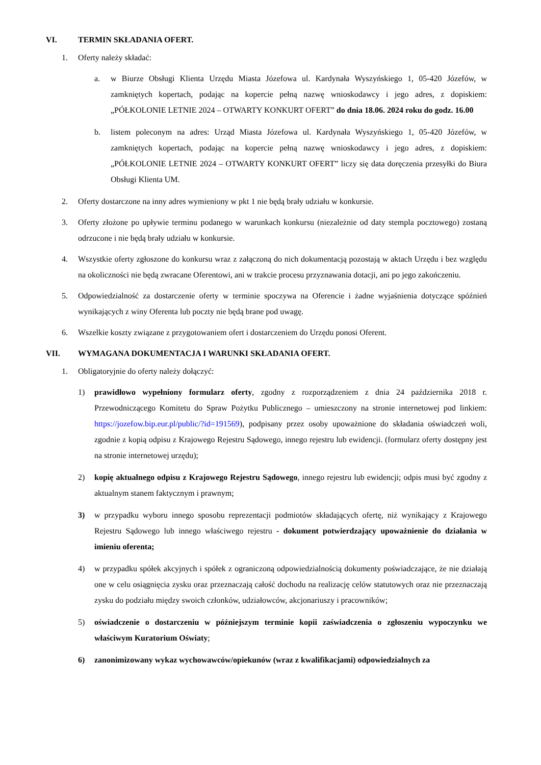VI. TERMIN SKŁADANIA OFERT.
1. Oferty należy składać:
a. w Biurze Obsługi Klienta Urzędu Miasta Józefowa ul. Kardynała Wyszyńskiego 1, 05-420 Józefów, w zamkniętych kopertach, podając na kopercie pełną nazwę wnioskodawcy i jego adres, z dopiskiem: „PÓŁKOLONIE LETNIE 2024 – OTWARTY KONKURT OFERT” do dnia 18.06. 2024 roku do godz. 16.00
b. listem poleconym na adres: Urząd Miasta Józefowa ul. Kardynała Wyszyńskiego 1, 05-420 Józefów, w zamkniętych kopertach, podając na kopercie pełną nazwę wnioskodawcy i jego adres, z dopiskiem: „PÓŁKOLONIE LETNIE 2024 – OTWARTY KONKURT OFERT” liczy się data doręczenia przesyłki do Biura Obsługi Klienta UM.
2. Oferty dostarczone na inny adres wymieniony w pkt 1 nie będą brały udziału w konkursie.
3. Oferty złożone po upływie terminu podanego w warunkach konkursu (niezależnie od daty stempla pocztowego) zostaną odrzucone i nie będą brały udziału w konkursie.
4. Wszystkie oferty zgłoszone do konkursu wraz z załączoną do nich dokumentacją pozostają w aktach Urzędu i bez względu na okoliczności nie będą zwracane Oferentowi, ani w trakcie procesu przyznawania dotacji, ani po jego zakończeniu.
5. Odpowiedzialność za dostarczenie oferty w terminie spoczywa na Oferencie i żadne wyjaśnienia dotyczące spóźnień wynikających z winy Oferenta lub poczty nie będą brane pod uwagę.
6. Wszelkie koszty związane z przygotowaniem ofert i dostarczeniem do Urzędu ponosi Oferent.
VII. WYMAGANA DOKUMENTACJA I WARUNKI SKŁADANIA OFERT.
1. Obligatoryjnie do oferty należy dołączyć:
1) prawidłowo wypełniony formularz oferty, zgodny z rozporządzeniem z dnia 24 października 2018 r. Przewodniczącego Komitetu do Spraw Pożytku Publicznego – umieszczony na stronie internetowej pod linkiem: https://jozefow.bip.eur.pl/public/?id=191569), podpisany przez osoby upoważnione do składania oświadczeń woli, zgodnie z kopią odpisu z Krajowego Rejestru Sądowego, innego rejestru lub ewidencji. (formularz oferty dostępny jest na stronie internetowej urzędu);
2) kopię aktualnego odpisu z Krajowego Rejestru Sądowego, innego rejestru lub ewidencji; odpis musi być zgodny z aktualnym stanem faktycznym i prawnym;
3) w przypadku wyboru innego sposobu reprezentacji podmiotów składających ofertę, niż wynikający z Krajowego Rejestru Sądowego lub innego właściwego rejestru - dokument potwierdzający upoważnienie do działania w imieniu oferenta;
4) w przypadku spółek akcyjnych i spółek z ograniczoną odpowiedzialnością dokumenty poświadczające, że nie działają one w celu osiągnięcia zysku oraz przeznaczają całość dochodu na realizację celów statutowych oraz nie przeznaczają zysku do podziału między swoich członków, udziałowców, akcjonariuszy i pracowników;
5) oświadczenie o dostarczeniu w późniejszym terminie kopii zaświadczenia o zgłoszeniu wypoczynku we właściwym Kuratorium Oświaty;
6) zanonimizowany wykaz wychowawców/opiekunów (wraz z kwalifikacjami) odpowiedzialnych za